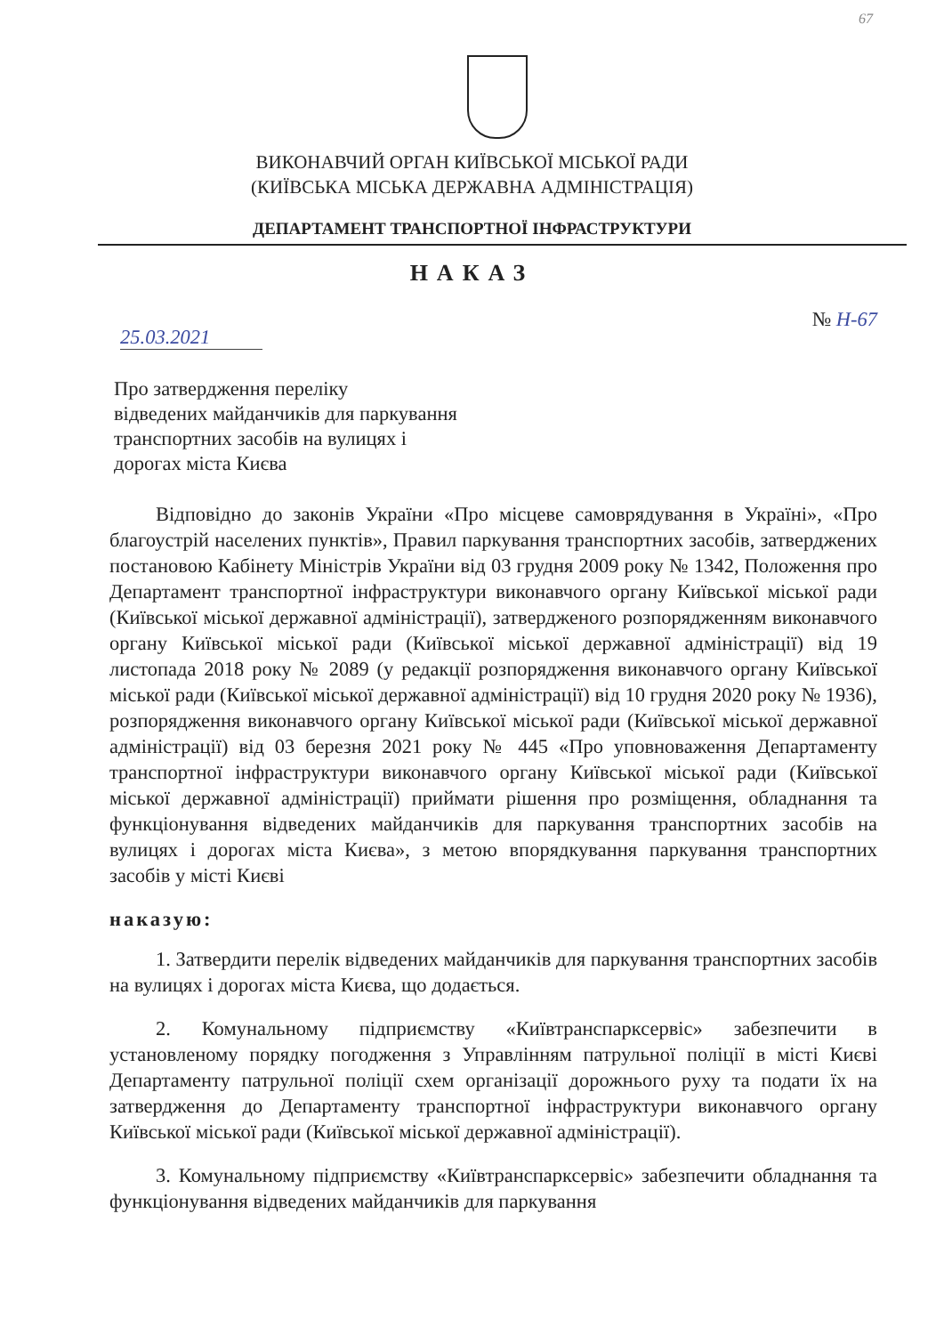67
ВИКОНАВЧИЙ ОРГАН КИЇВСЬКОЇ МІСЬКОЇ РАДИ
(КИЇВСЬКА МІСЬКА ДЕРЖАВНА АДМІНІСТРАЦІЯ)
ДЕПАРТАМЕНТ ТРАНСПОРТНОЇ ІНФРАСТРУКТУРИ
НАКАЗ
25.03.2021
№ Н-67
Про затвердження переліку
відведених майданчиків для паркування
транспортних засобів на вулицях і
дорогах міста Києва
Відповідно до законів України «Про місцеве самоврядування в Україні», «Про благоустрій населених пунктів», Правил паркування транспортних засобів, затверджених постановою Кабінету Міністрів України від 03 грудня 2009 року № 1342, Положення про Департамент транспортної інфраструктури виконавчого органу Київської міської ради (Київської міської державної адміністрації), затвердженого розпорядженням виконавчого органу Київської міської ради (Київської міської державної адміністрації) від 19 листопада 2018 року № 2089 (у редакції розпорядження виконавчого органу Київської міської ради (Київської міської державної адміністрації) від 10 грудня 2020 року № 1936), розпорядження виконавчого органу Київської міської ради (Київської міської державної адміністрації) від 03 березня 2021 року № 445 «Про уповноваження Департаменту транспортної інфраструктури виконавчого органу Київської міської ради (Київської міської державної адміністрації) приймати рішення про розміщення, обладнання та функціонування відведених майданчиків для паркування транспортних засобів на вулицях і дорогах міста Києва», з метою впорядкування паркування транспортних засобів у місті Києві
наказую:
1. Затвердити перелік відведених майданчиків для паркування транспортних засобів на вулицях і дорогах міста Києва, що додається.
2. Комунальному підприємству «Київтранспарксервіс» забезпечити в установленому порядку погодження з Управлінням патрульної поліції в місті Києві Департаменту патрульної поліції схем організації дорожнього руху та подати їх на затвердження до Департаменту транспортної інфраструктури виконавчого органу Київської міської ради (Київської міської державної адміністрації).
3. Комунальному підприємству «Київтранспарксервіс» забезпечити обладнання та функціонування відведених майданчиків для паркування